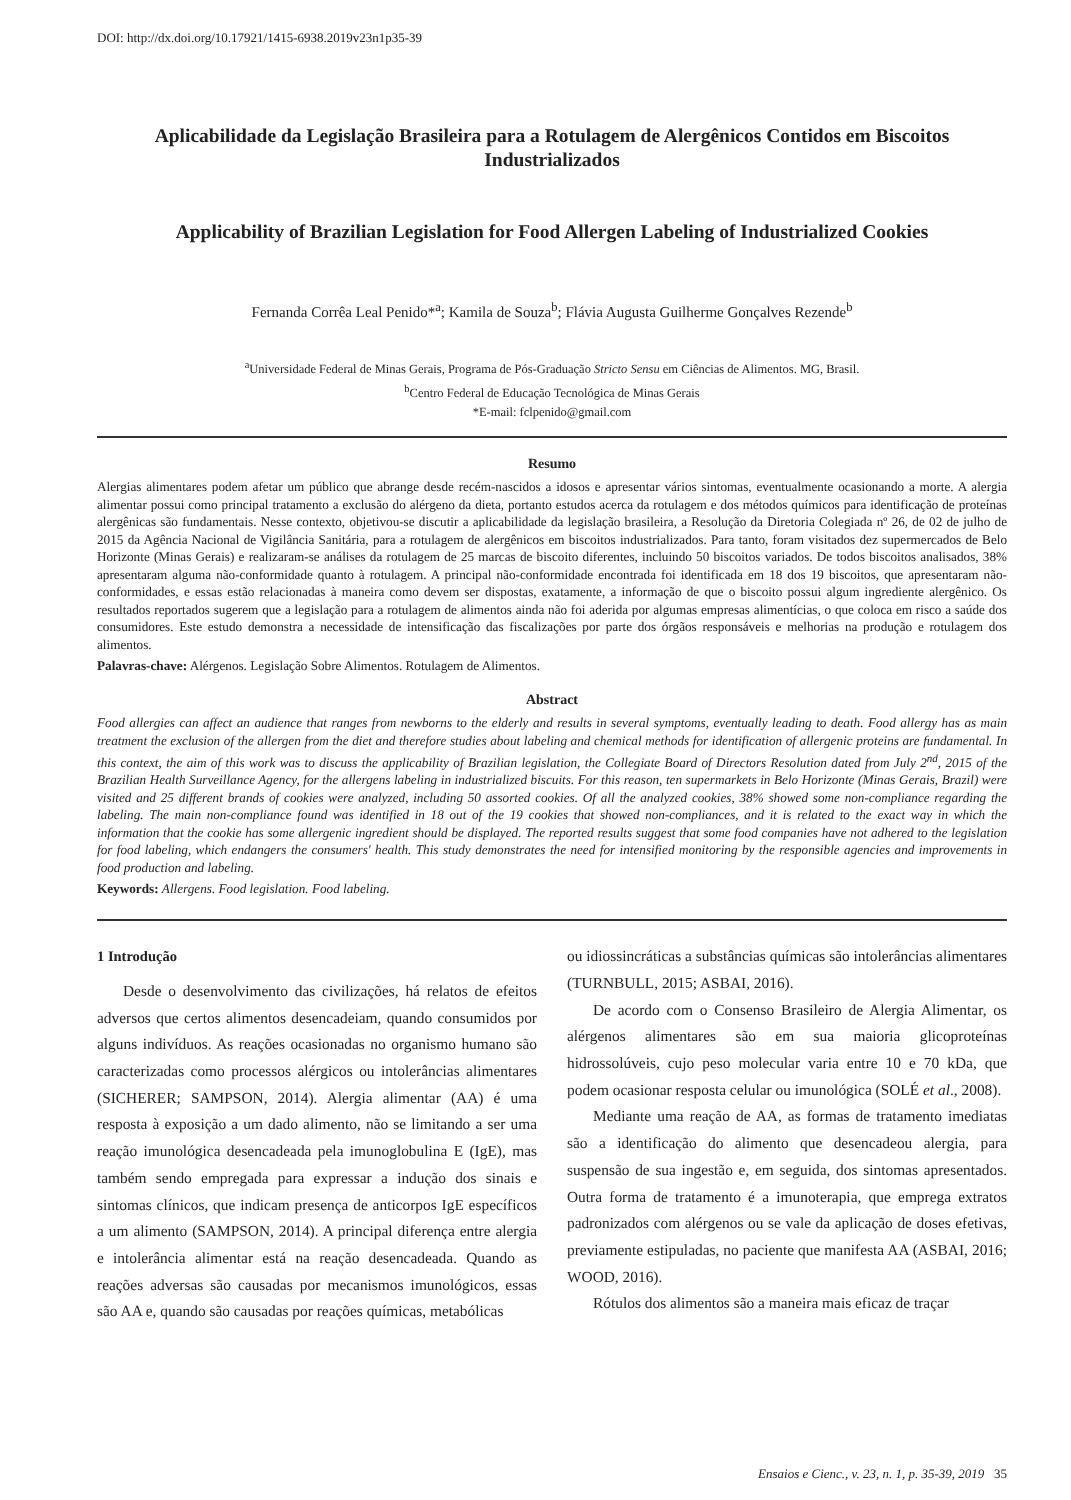DOI: http://dx.doi.org/10.17921/1415-6938.2019v23n1p35-39
Aplicabilidade da Legislação Brasileira para a Rotulagem de Alergênicos Contidos em Biscoitos Industrializados
Applicability of Brazilian Legislation for Food Allergen Labeling of Industrialized Cookies
Fernanda Corrêa Leal Penido*<sup>a</sup>; Kamila de Souza<sup>b</sup>; Flávia Augusta Guilherme Gonçalves Rezende<sup>b</sup>
<sup>a</sup> Universidade Federal de Minas Gerais, Programa de Pós-Graduação Stricto Sensu em Ciências de Alimentos. MG, Brasil.
<sup>b</sup> Centro Federal de Educação Tecnológica de Minas Gerais
*E-mail: fclpenido@gmail.com
Resumo
Alergias alimentares podem afetar um público que abrange desde recém-nascidos a idosos e apresentar vários sintomas, eventualmente ocasionando a morte. A alergia alimentar possui como principal tratamento a exclusão do alérgeno da dieta, portanto estudos acerca da rotulagem e dos métodos químicos para identificação de proteínas alergênicas são fundamentais. Nesse contexto, objetivou-se discutir a aplicabilidade da legislação brasileira, a Resolução da Diretoria Colegiada nº 26, de 02 de julho de 2015 da Agência Nacional de Vigilância Sanitária, para a rotulagem de alergênicos em biscoitos industrializados. Para tanto, foram visitados dez supermercados de Belo Horizonte (Minas Gerais) e realizaram-se análises da rotulagem de 25 marcas de biscoito diferentes, incluindo 50 biscoitos variados. De todos biscoitos analisados, 38% apresentaram alguma não-conformidade quanto à rotulagem. A principal não-conformidade encontrada foi identificada em 18 dos 19 biscoitos, que apresentaram não-conformidades, e essas estão relacionadas à maneira como devem ser dispostas, exatamente, a informação de que o biscoito possui algum ingrediente alergênico. Os resultados reportados sugerem que a legislação para a rotulagem de alimentos ainda não foi aderida por algumas empresas alimentícias, o que coloca em risco a saúde dos consumidores. Este estudo demonstra a necessidade de intensificação das fiscalizações por parte dos órgãos responsáveis e melhorias na produção e rotulagem dos alimentos.
Palavras-chave: Alérgenos. Legislação Sobre Alimentos. Rotulagem de Alimentos.
Abstract
Food allergies can affect an audience that ranges from newborns to the elderly and results in several symptoms, eventually leading to death. Food allergy has as main treatment the exclusion of the allergen from the diet and therefore studies about labeling and chemical methods for identification of allergenic proteins are fundamental. In this context, the aim of this work was to discuss the applicability of Brazilian legislation, the Collegiate Board of Directors Resolution dated from July 2<sup>nd</sup>, 2015 of the Brazilian Health Surveillance Agency, for the allergens labeling in industrialized biscuits. For this reason, ten supermarkets in Belo Horizonte (Minas Gerais, Brazil) were visited and 25 different brands of cookies were analyzed, including 50 assorted cookies. Of all the analyzed cookies, 38% showed some non-compliance regarding the labeling. The main non-compliance found was identified in 18 out of the 19 cookies that showed non-compliances, and it is related to the exact way in which the information that the cookie has some allergenic ingredient should be displayed. The reported results suggest that some food companies have not adhered to the legislation for food labeling, which endangers the consumers' health. This study demonstrates the need for intensified monitoring by the responsible agencies and improvements in food production and labeling.
Keywords: Allergens. Food legislation. Food labeling.
1 Introdução
Desde o desenvolvimento das civilizações, há relatos de efeitos adversos que certos alimentos desencadeiam, quando consumidos por alguns indivíduos. As reações ocasionadas no organismo humano são caracterizadas como processos alérgicos ou intolerâncias alimentares (SICHERER; SAMPSON, 2014). Alergia alimentar (AA) é uma resposta à exposição a um dado alimento, não se limitando a ser uma reação imunológica desencadeada pela imunoglobulina E (IgE), mas também sendo empregada para expressar a indução dos sinais e sintomas clínicos, que indicam presença de anticorpos IgE específicos a um alimento (SAMPSON, 2014). A principal diferença entre alergia e intolerância alimentar está na reação desencadeada. Quando as reações adversas são causadas por mecanismos imunológicos, essas são AA e, quando são causadas por reações químicas, metabólicas
ou idiossincráticas a substâncias químicas são intolerâncias alimentares (TURNBULL, 2015; ASBAI, 2016).
De acordo com o Consenso Brasileiro de Alergia Alimentar, os alérgenos alimentares são em sua maioria glicoproteínas hidrossolúveis, cujo peso molecular varia entre 10 e 70 kDa, que podem ocasionar resposta celular ou imunológica (SOLÉ et al., 2008).
Mediante uma reação de AA, as formas de tratamento imediatas são a identificação do alimento que desencadeou alergia, para suspensão de sua ingestão e, em seguida, dos sintomas apresentados. Outra forma de tratamento é a imunoterapia, que emprega extratos padronizados com alérgenos ou se vale da aplicação de doses efetivas, previamente estipuladas, no paciente que manifesta AA (ASBAI, 2016; WOOD, 2016).
Rótulos dos alimentos são a maneira mais eficaz de traçar
Ensaios e Cienc., v. 23, n. 1, p. 35-39, 2019 35